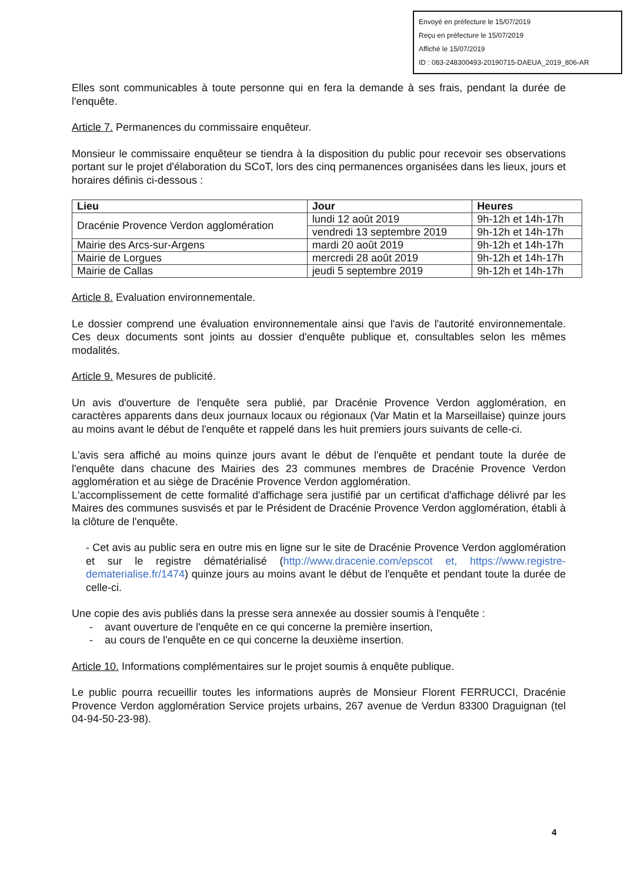Envoyé en préfecture le 15/07/2019
Reçu en préfecture le 15/07/2019
Affiché le 15/07/2019
ID : 083-248300493-20190715-DAEUA_2019_806-AR
Elles sont communicables à toute personne qui en fera la demande à ses frais, pendant la durée de l'enquête.
Article 7. Permanences du commissaire enquêteur.
Monsieur le commissaire enquêteur se tiendra à la disposition du public pour recevoir ses observations portant sur le projet d'élaboration du SCoT, lors des cinq permanences organisées dans les lieux, jours et horaires définis ci-dessous :
| Lieu | Jour | Heures |
| --- | --- | --- |
| Dracénie Provence Verdon agglomération | lundi 12 août 2019 | 9h-12h et 14h-17h |
| | vendredi 13 septembre 2019 | 9h-12h et 14h-17h |
| Mairie des Arcs-sur-Argens | mardi 20 août 2019 | 9h-12h et 14h-17h |
| Mairie de Lorgues | mercredi 28 août 2019 | 9h-12h et 14h-17h |
| Mairie de Callas | jeudi 5 septembre 2019 | 9h-12h et 14h-17h |
Article 8. Evaluation environnementale.
Le dossier comprend une évaluation environnementale ainsi que l'avis de l'autorité environnementale. Ces deux documents sont joints au dossier d'enquête publique et, consultables selon les mêmes modalités.
Article 9. Mesures de publicité.
Un avis d'ouverture de l'enquête sera publié, par Dracénie Provence Verdon agglomération, en caractères apparents dans deux journaux locaux ou régionaux (Var Matin et la Marseillaise) quinze jours au moins avant le début de l'enquête et rappelé dans les huit premiers jours suivants de celle-ci.
L'avis sera affiché au moins quinze jours avant le début de l'enquête et pendant toute la durée de l'enquête dans chacune des Mairies des 23 communes membres de Dracénie Provence Verdon agglomération et au siège de Dracénie Provence Verdon agglomération.
L'accomplissement de cette formalité d'affichage sera justifié par un certificat d'affichage délivré par les Maires des communes susvisés et par le Président de Dracénie Provence Verdon agglomération, établi à la clôture de l'enquête.
- Cet avis au public sera en outre mis en ligne sur le site de Dracénie Provence Verdon agglomération et sur le registre dématérialisé (http://www.dracenie.com/epscot et, https://www.registre-dematerialise.fr/1474) quinze jours au moins avant le début de l'enquête et pendant toute la durée de celle-ci.
Une copie des avis publiés dans la presse sera annexée au dossier soumis à l'enquête :
- avant ouverture de l'enquête en ce qui concerne la première insertion,
- au cours de l'enquête en ce qui concerne la deuxième insertion.
Article 10. Informations complémentaires sur le projet soumis à enquête publique.
Le public pourra recueillir toutes les informations auprès de Monsieur Florent FERRUCCI, Dracénie Provence Verdon agglomération Service projets urbains, 267 avenue de Verdun 83300 Draguignan (tel 04-94-50-23-98).
4